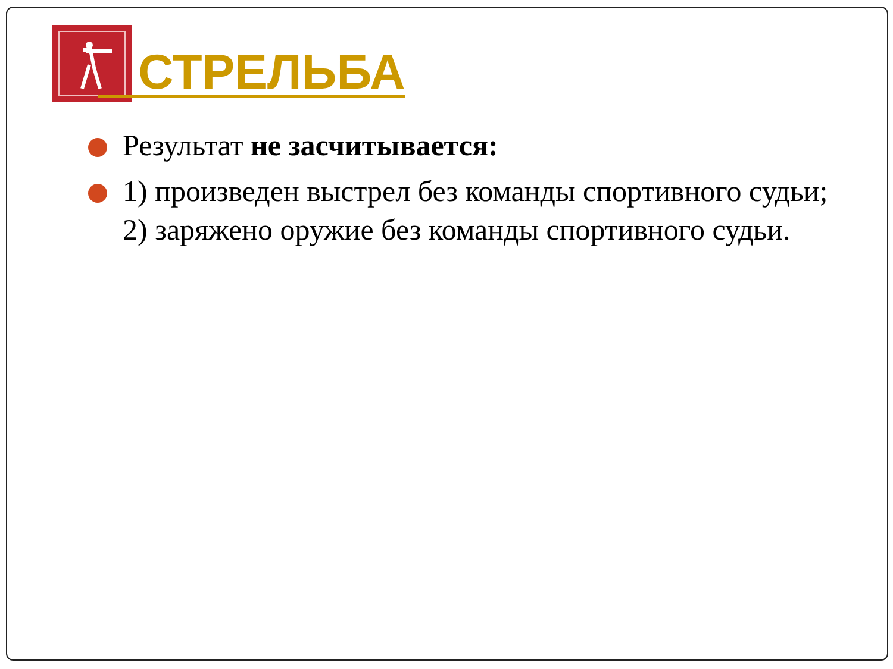СТРЕЛЬБА
Результат не засчитывается:
1) произведен выстрел без команды спортивного судьи;
2) заряжено оружие без команды спортивного судьи.